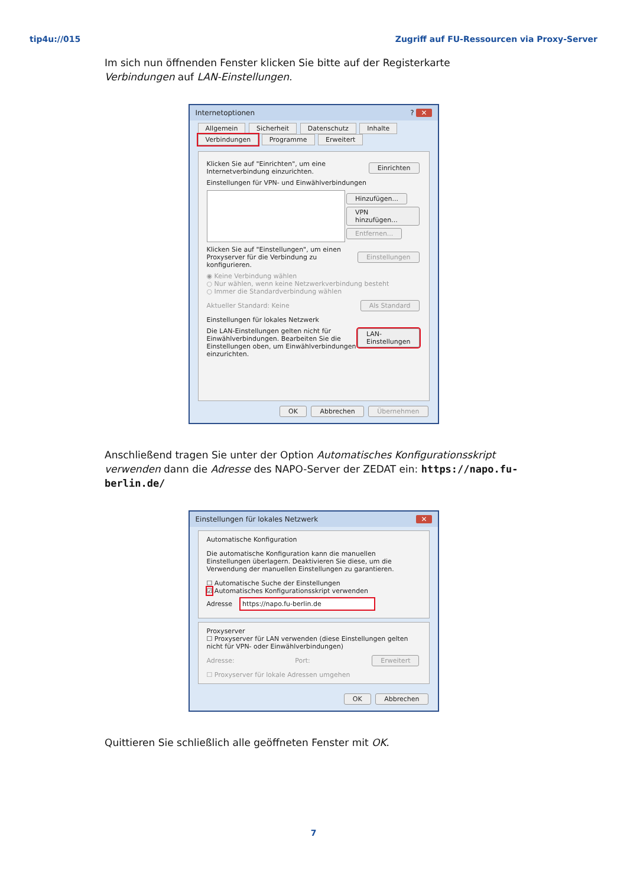tip4u://015 Zugriff auf FU-Ressourcen via Proxy-Server
Im sich nun öffnenden Fenster klicken Sie bitte auf der Registerkarte Verbindungen auf LAN-Einstellungen.
Internetoptionen? ✕
Allgemein Sicherheit Datenschutz Inhalte
Verbindungen Programme Erweitert
Klicken Sie auf "Einrichten", um eine Internetverbindung einzurichten. Einrichten
Einstellungen für VPN- und Einwählverbindungen
Hinzufügen...
VPN hinzufügen...
Entfernen...
Klicken Sie auf "Einstellungen", um einen Proxyserver für die Verbindung zu konfigurieren. Einstellungen
◉ Keine Verbindung wählen
○ Nur wählen, wenn keine Netzwerkverbindung besteht
○ Immer die Standardverbindung wählen
Aktueller Standard: Keine Als Standard
Einstellungen für lokales Netzwerk
Die LAN-Einstellungen gelten nicht für Einwählverbindungen. Bearbeiten Sie die Einstellungen oben, um Einwählverbindungen einzurichten. LAN-Einstellungen
OK Abbrechen Übernehmen
Anschließend tragen Sie unter der Option Automatisches Konfigurationsskript verwenden dann die Adresse des NAPO-Server der ZEDAT ein: https://napo.fu-berlin.de/
Einstellungen für lokales Netzwerk ✕
Automatische Konfiguration
Die automatische Konfiguration kann die manuellen Einstellungen überlagern. Deaktivieren Sie diese, um die Verwendung der manuellen Einstellungen zu garantieren.
☐ Automatische Suche der Einstellungen
☑ Automatisches Konfigurationsskript verwenden
Adresse https://napo.fu-berlin.de
Proxyserver
☐ Proxyserver für LAN verwenden (diese Einstellungen gelten nicht für VPN- oder Einwählverbindungen)
Adresse: Port: Erweitert
☐ Proxyserver für lokale Adressen umgehen
OK Abbrechen
Quittieren Sie schließlich alle geöffneten Fenster mit OK.
7